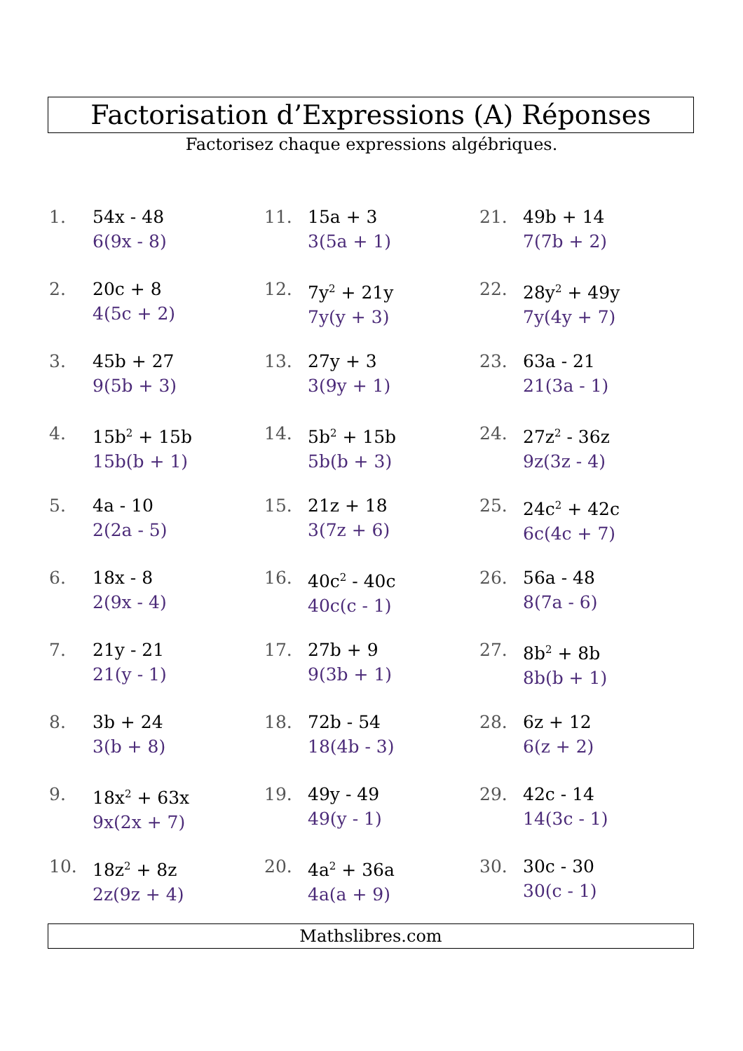Factorisation d’Expressions (A) Réponses
Factorisez chaque expressions algébriques.
1. 54x - 48
6(9x - 8)
2. 20c + 8
4(5c + 2)
3. 45b + 27
9(5b + 3)
4. 15b<sup>2</sup> + 15b
15b(b + 1)
5. 4a - 10
2(2a - 5)
6. 18x - 8
2(9x - 4)
7. 21y - 21
21(y - 1)
8. 3b + 24
3(b + 8)
9. 18x<sup>2</sup> + 63x
9x(2x + 7)
10. 18z<sup>2</sup> + 8z
2z(9z + 4)
11. 15a + 3
3(5a + 1)
12. 7y<sup>2</sup> + 21y
7y(y + 3)
13. 27y + 3
3(9y + 1)
14. 5b<sup>2</sup> + 15b
5b(b + 3)
15. 21z + 18
3(7z + 6)
16. 40c<sup>2</sup> - 40c
40c(c - 1)
17. 27b + 9
9(3b + 1)
18. 72b - 54
18(4b - 3)
19. 49y - 49
49(y - 1)
20. 4a<sup>2</sup> + 36a
4a(a + 9)
21. 49b + 14
7(7b + 2)
22. 28y<sup>2</sup> + 49y
7y(4y + 7)
23. 63a - 21
21(3a - 1)
24. 27z<sup>2</sup> - 36z
9z(3z - 4)
25. 24c<sup>2</sup> + 42c
6c(4c + 7)
26. 56a - 48
8(7a - 6)
27. 8b<sup>2</sup> + 8b
8b(b + 1)
28. 6z + 12
6(z + 2)
29. 42c - 14
14(3c - 1)
30. 30c - 30
30(c - 1)
Mathslibres.com